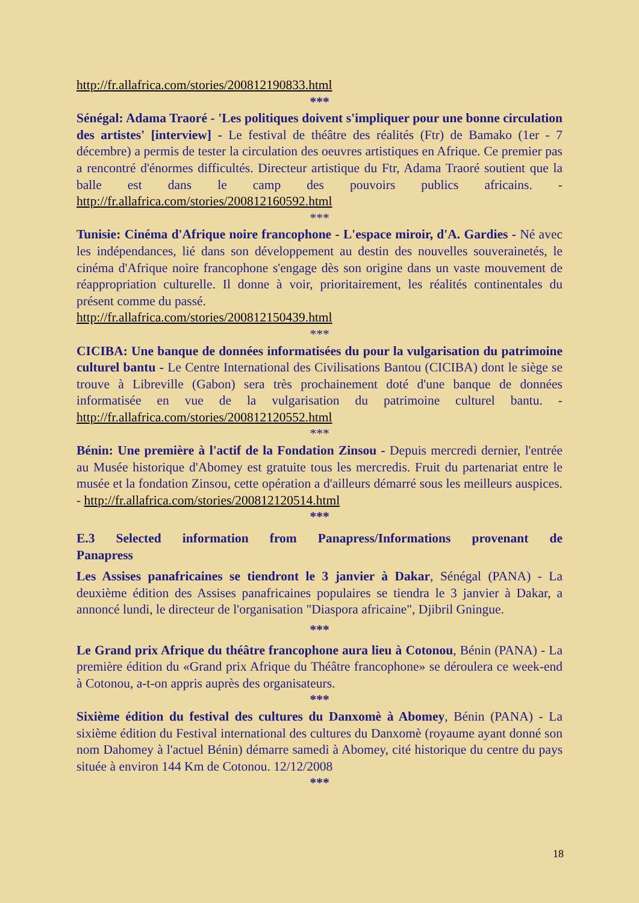http://fr.allafrica.com/stories/200812190833.html
***
Sénégal: Adama Traoré - 'Les politiques doivent s'impliquer pour une bonne circulation des artistes' [interview] - Le festival de théâtre des réalités (Ftr) de Bamako (1er - 7 décembre) a permis de tester la circulation des oeuvres artistiques en Afrique. Ce premier pas a rencontré d'énormes difficultés. Directeur artistique du Ftr, Adama Traoré soutient que la balle est dans le camp des pouvoirs publics africains. - http://fr.allafrica.com/stories/200812160592.html
***
Tunisie: Cinéma d'Afrique noire francophone - L'espace miroir, d'A. Gardies - Né avec les indépendances, lié dans son développement au destin des nouvelles souverainetés, le cinéma d'Afrique noire francophone s'engage dès son origine dans un vaste mouvement de réappropriation culturelle. Il donne à voir, prioritairement, les réalités continentales du présent comme du passé.
http://fr.allafrica.com/stories/200812150439.html
***
CICIBA: Une banque de données informatisées du pour la vulgarisation du patrimoine culturel bantu - Le Centre International des Civilisations Bantou (CICIBA) dont le siège se trouve à Libreville (Gabon) sera très prochainement doté d'une banque de données informatisée en vue de la vulgarisation du patrimoine culturel bantu. - http://fr.allafrica.com/stories/200812120552.html
***
Bénin: Une première à l'actif de la Fondation Zinsou - Depuis mercredi dernier, l'entrée au Musée historique d'Abomey est gratuite tous les mercredis. Fruit du partenariat entre le musée et la fondation Zinsou, cette opération a d'ailleurs démarré sous les meilleurs auspices. - http://fr.allafrica.com/stories/200812120514.html
***
E.3 Selected information from Panapress/Informations provenant de Panapress
Les Assises panafricaines se tiendront le 3 janvier à Dakar, Sénégal (PANA) - La deuxième édition des Assises panafricaines populaires se tiendra le 3 janvier à Dakar, a annoncé lundi, le directeur de l'organisation "Diaspora africaine", Djibril Gningue.
***
Le Grand prix Afrique du théâtre francophone aura lieu à Cotonou, Bénin (PANA) - La première édition du «Grand prix Afrique du Théâtre francophone» se déroulera ce week-end à Cotonou, a-t-on appris auprès des organisateurs.
***
Sixième édition du festival des cultures du Danxomè à Abomey, Bénin (PANA) - La sixième édition du Festival international des cultures du Danxomè (royaume ayant donné son nom Dahomey à l'actuel Bénin) démarre samedi à Abomey, cité historique du centre du pays située à environ 144 Km de Cotonou. 12/12/2008
***
18